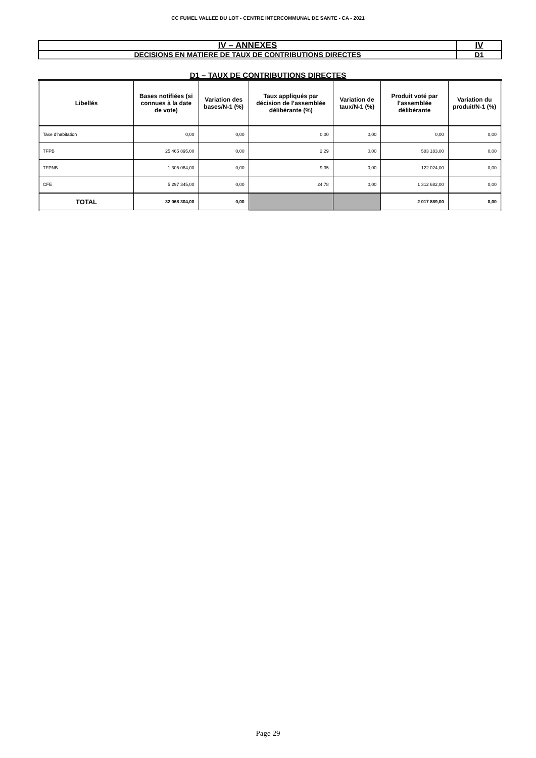CC FUMEL VALLEE DU LOT - CENTRE INTERCOMMUNAL DE SANTE - CA - 2021
| IV – ANNEXES | IV |
| DECISIONS EN MATIERE DE TAUX DE CONTRIBUTIONS DIRECTES | D1 |
D1 – TAUX DE CONTRIBUTIONS DIRECTES
| Libellés | Bases notifiées (si connues à la date de vote) | Variation des bases/N-1 (%) | Taux appliqués par décision de l’assemblée délibérante (%) | Variation de taux/N-1 (%) | Produit voté par l’assemblée délibérante | Variation du produit/N-1 (%) |
| --- | --- | --- | --- | --- | --- | --- |
| Taxe d'habitation | 0,00 | 0,00 | 0,00 | 0,00 | 0,00 | 0,00 |
| TFPB | 25 465 895,00 | 0,00 | 2,29 | 0,00 | 583 183,00 | 0,00 |
| TFPNB | 1 305 064,00 | 0,00 | 9,35 | 0,00 | 122 024,00 | 0,00 |
| CFE | 5 297 345,00 | 0,00 | 24,78 | 0,00 | 1 312 682,00 | 0,00 |
| TOTAL | 32 068 304,00 | 0,00 | | | 2 017 889,00 | 0,00 |
Page 29